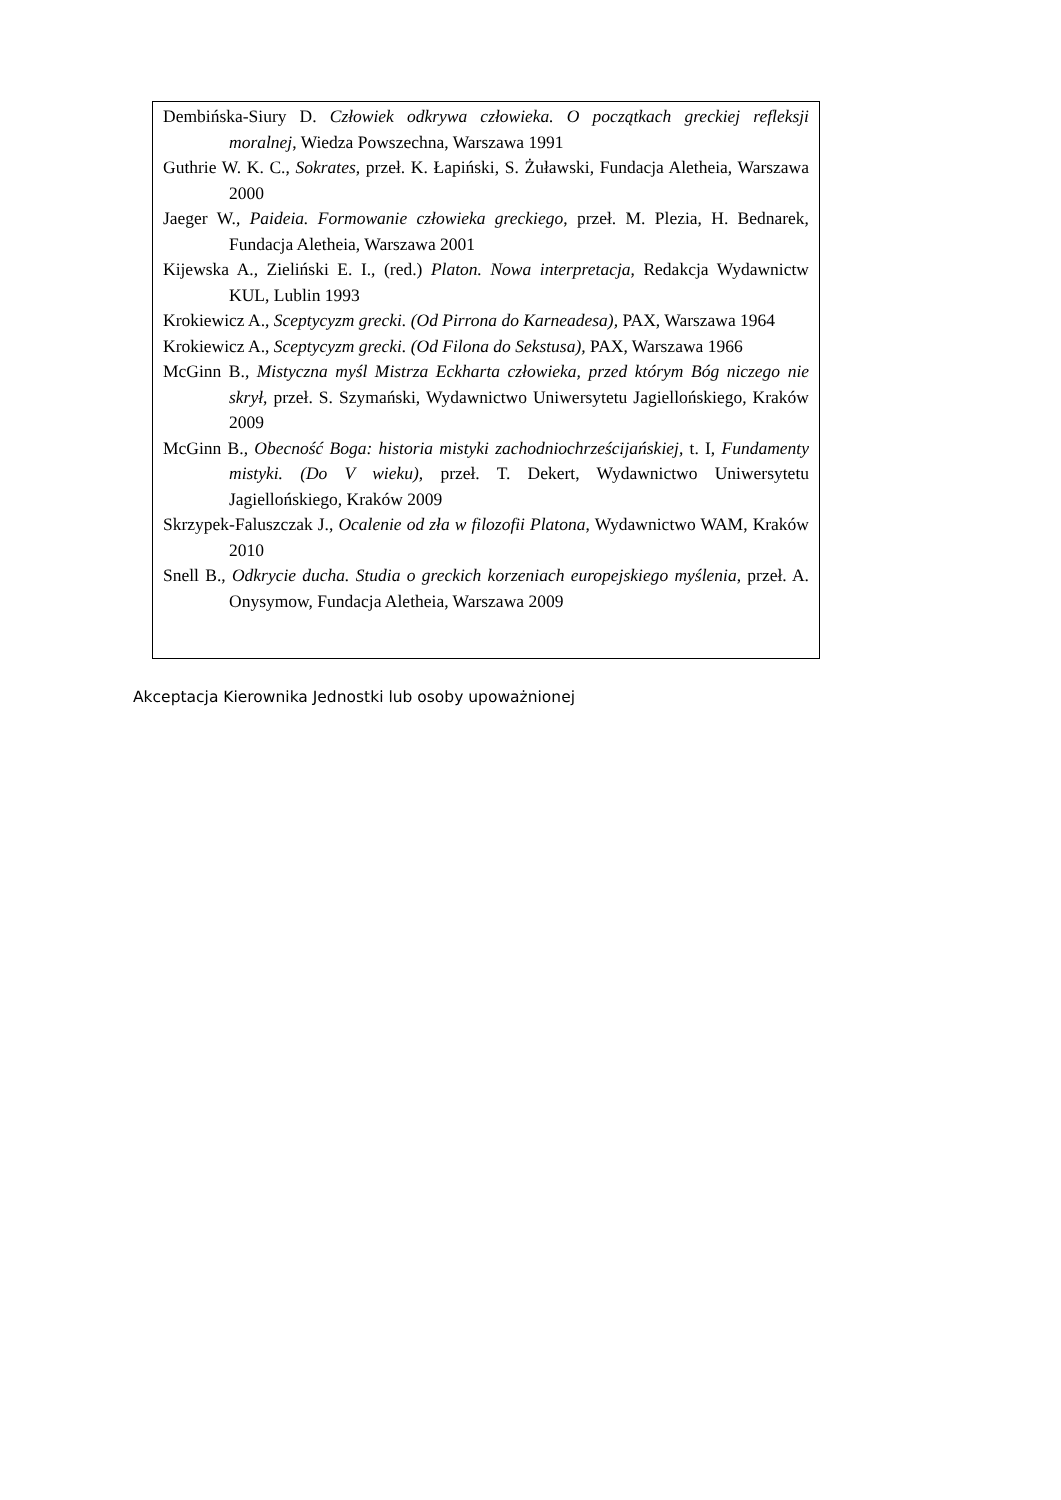| Dembińska-Siury D. Człowiek odkrywa człowieka. O początkach greckiej refleksji moralnej , Wiedza Powszechna, Warszawa 1991 Guthrie W. K. C., Sokrates , przeł. K. Łapiński, S. Żuławski, Fundacja Aletheia, Warszawa 2000 Jaeger W., Paideia. Formowanie człowieka greckiego , przeł. M. Plezia, H. Bednarek, Fundacja Aletheia, Warszawa 2001 Kijewska A., Zieliński E. I., (red.) Platon. Nowa interpretacja , Redakcja Wydawnictw KUL, Lublin 1993 Krokiewicz A., Sceptycyzm grecki. (Od Pirrona do Karneadesa), PAX, Warszawa 1964 Krokiewicz A., Sceptycyzm grecki. (Od Filona do Sekstusa), PAX, Warszawa 1966 McGinn B., Mistyczna myśl Mistrza Eckharta człowieka, przed którym Bóg niczego nie skrył , przeł. S. Szymański, Wydawnictwo Uniwersytetu Jagiellońskiego, Kraków 2009 McGinn B., Obecność Boga: historia mistyki zachodniochrześcijańskiej , t. I, Fundamenty mistyki. (Do V wieku) , przeł. T. Dekert, Wydawnictwo Uniwersytetu Jagiellońskiego, Kraków 2009 Skrzypek-Faluszczak J., Ocalenie od zła w filozofii Platona , Wydawnictwo WAM, Kraków 2010 Snell B., Odkrycie ducha. Studia o greckich korzeniach europejskiego myślenia , przeł. A. Onysymow, Fundacja Aletheia, Warszawa 2009 |
Akceptacja Kierownika Jednostki lub osoby upoważnionej